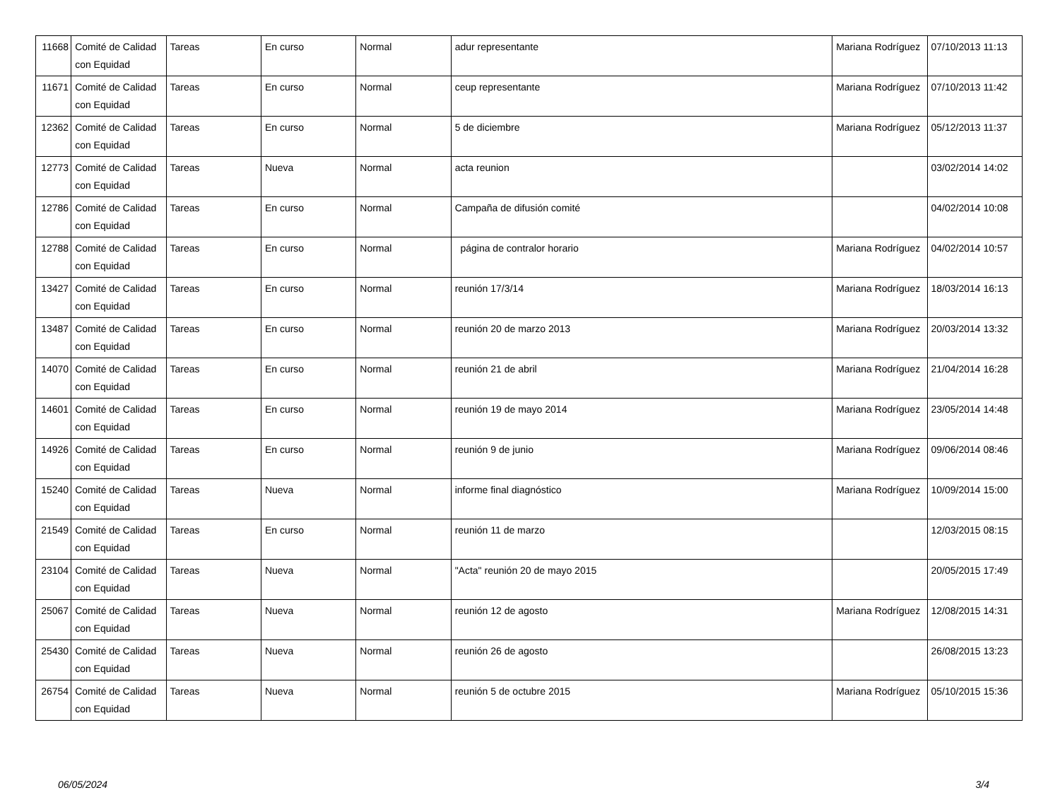| 11668 | Comité de Calidad con Equidad | Tareas | En curso | Normal | adur representante | Mariana Rodríguez | 07/10/2013 11:13 |
| 11671 | Comité de Calidad con Equidad | Tareas | En curso | Normal | ceup representante | Mariana Rodríguez | 07/10/2013 11:42 |
| 12362 | Comité de Calidad con Equidad | Tareas | En curso | Normal | 5 de diciembre | Mariana Rodríguez | 05/12/2013 11:37 |
| 12773 | Comité de Calidad con Equidad | Tareas | Nueva | Normal | acta reunion | | 03/02/2014 14:02 |
| 12786 | Comité de Calidad con Equidad | Tareas | En curso | Normal | Campaña de difusión comité | | 04/02/2014 10:08 |
| 12788 | Comité de Calidad con Equidad | Tareas | En curso | Normal | página de contralor horario | Mariana Rodríguez | 04/02/2014 10:57 |
| 13427 | Comité de Calidad con Equidad | Tareas | En curso | Normal | reunión 17/3/14 | Mariana Rodríguez | 18/03/2014 16:13 |
| 13487 | Comité de Calidad con Equidad | Tareas | En curso | Normal | reunión 20 de marzo 2013 | Mariana Rodríguez | 20/03/2014 13:32 |
| 14070 | Comité de Calidad con Equidad | Tareas | En curso | Normal | reunión 21 de abril | Mariana Rodríguez | 21/04/2014 16:28 |
| 14601 | Comité de Calidad con Equidad | Tareas | En curso | Normal | reunión 19 de mayo 2014 | Mariana Rodríguez | 23/05/2014 14:48 |
| 14926 | Comité de Calidad con Equidad | Tareas | En curso | Normal | reunión 9 de junio | Mariana Rodríguez | 09/06/2014 08:46 |
| 15240 | Comité de Calidad con Equidad | Tareas | Nueva | Normal | informe final diagnóstico | Mariana Rodríguez | 10/09/2014 15:00 |
| 21549 | Comité de Calidad con Equidad | Tareas | En curso | Normal | reunión 11 de marzo | | 12/03/2015 08:15 |
| 23104 | Comité de Calidad con Equidad | Tareas | Nueva | Normal | "Acta" reunión 20 de mayo 2015 | | 20/05/2015 17:49 |
| 25067 | Comité de Calidad con Equidad | Tareas | Nueva | Normal | reunión 12 de agosto | Mariana Rodríguez | 12/08/2015 14:31 |
| 25430 | Comité de Calidad con Equidad | Tareas | Nueva | Normal | reunión 26 de agosto | | 26/08/2015 13:23 |
| 26754 | Comité de Calidad con Equidad | Tareas | Nueva | Normal | reunión 5 de octubre 2015 | Mariana Rodríguez | 05/10/2015 15:36 |
06/05/2024 3/4